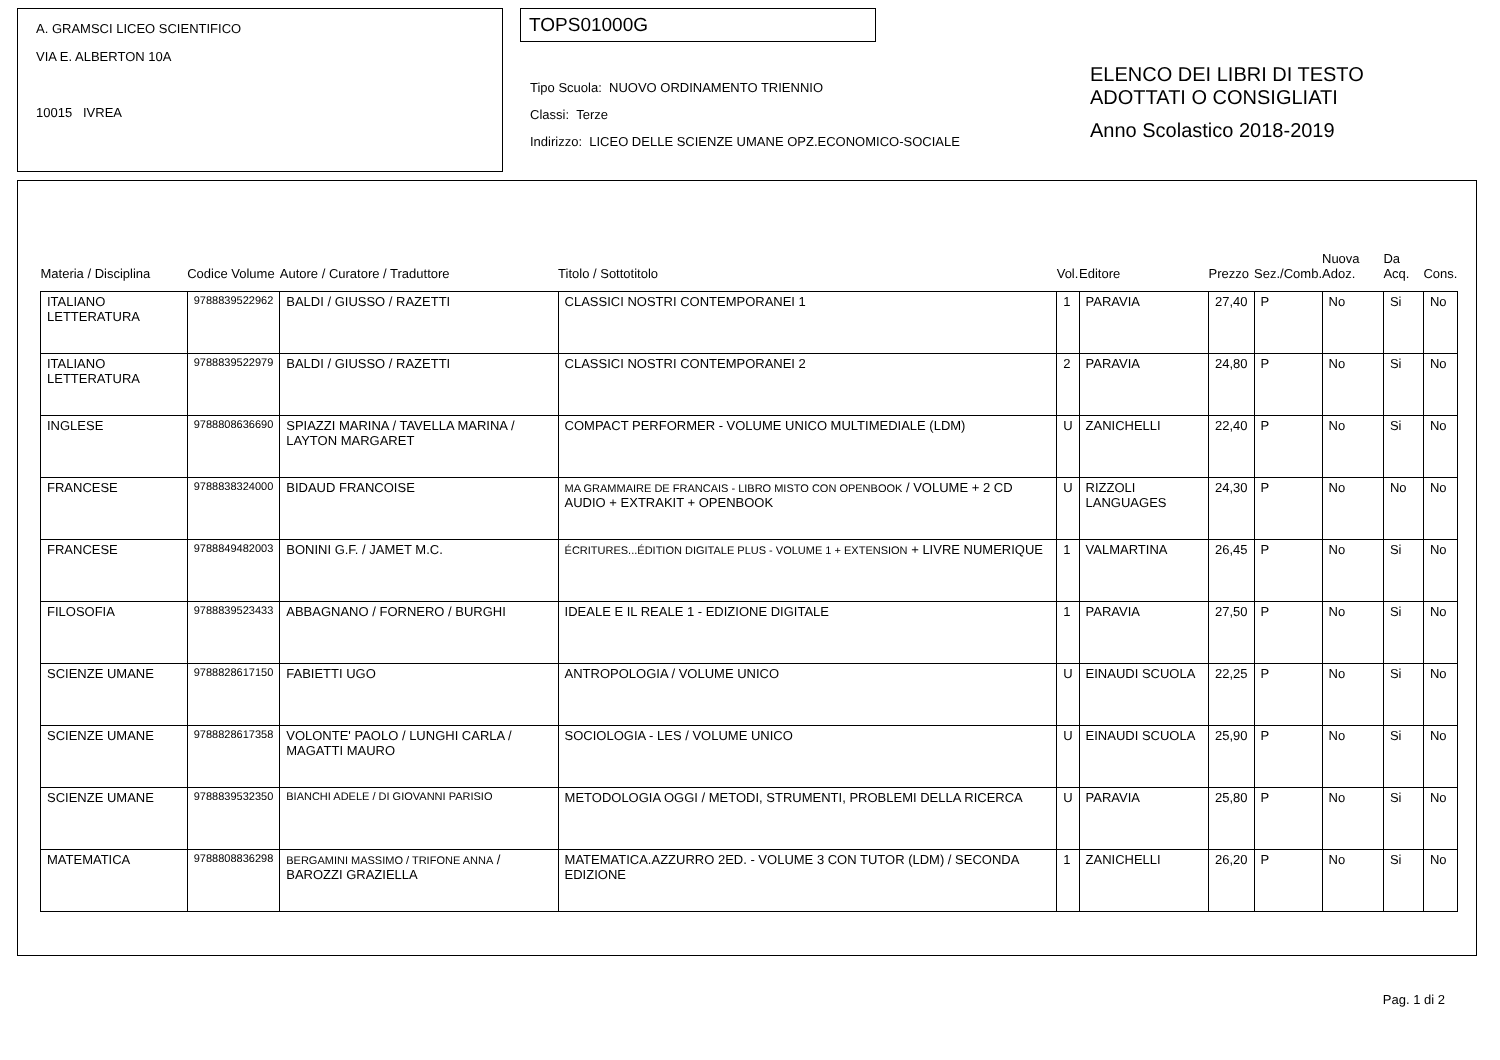A. GRAMSCI LICEO SCIENTIFICO
VIA E. ALBERTON 10A
10015 IVREA
TOPS01000G
Tipo Scuola: NUOVO ORDINAMENTO TRIENNIO
Classi: Terze
Indirizzo: LICEO DELLE SCIENZE UMANE OPZ.ECONOMICO-SOCIALE
ELENCO DEI LIBRI DI TESTO
ADOTTATI O CONSIGLIATI
Anno Scolastico 2018-2019
| Materia / Disciplina | Codice Volume | Autore / Curatore / Traduttore | Titolo / Sottotitolo | Vol. | Editore | Prezzo | Sez./Comb. | Nuova Adoz. | Da Acq. | Cons. |
| --- | --- | --- | --- | --- | --- | --- | --- | --- | --- | --- |
| ITALIANO LETTERATURA | 9788839522962 | BALDI / GIUSSO / RAZETTI | CLASSICI NOSTRI CONTEMPORANEI 1 | 1 | PARAVIA | 27,40 | P | No | Si | No |
| ITALIANO LETTERATURA | 9788839522979 | BALDI / GIUSSO / RAZETTI | CLASSICI NOSTRI CONTEMPORANEI 2 | 2 | PARAVIA | 24,80 | P | No | Si | No |
| INGLESE | 9788808636690 | SPIAZZI MARINA / TAVELLA MARINA / LAYTON MARGARET | COMPACT PERFORMER - VOLUME UNICO MULTIMEDIALE (LDM) | U | ZANICHELLI | 22,40 | P | No | Si | No |
| FRANCESE | 9788838324000 | BIDAUD FRANCOISE | MA GRAMMAIRE DE FRANCAIS - LIBRO MISTO CON OPENBOOK / VOLUME + 2 CD AUDIO + EXTRAKIT + OPENBOOK | U | RIZZOLI LANGUAGES | 24,30 | P | No | No | No |
| FRANCESE | 9788849482003 | BONINI G.F. / JAMET M.C. | ÉCRITURES...ÉDITION DIGITALE PLUS - VOLUME 1 + EXTENSION + LIVRE NUMERIQUE | 1 | VALMARTINA | 26,45 | P | No | Si | No |
| FILOSOFIA | 9788839523433 | ABBAGNANO / FORNERO / BURGHI | IDEALE E IL REALE 1 - EDIZIONE DIGITALE | 1 | PARAVIA | 27,50 | P | No | Si | No |
| SCIENZE UMANE | 9788828617150 | FABIETTI UGO | ANTROPOLOGIA / VOLUME UNICO | U | EINAUDI SCUOLA | 22,25 | P | No | Si | No |
| SCIENZE UMANE | 9788828617358 | VOLONTE' PAOLO / LUNGHI CARLA / MAGATTI MAURO | SOCIOLOGIA - LES / VOLUME UNICO | U | EINAUDI SCUOLA | 25,90 | P | No | Si | No |
| SCIENZE UMANE | 9788839532350 | BIANCHI ADELE / DI GIOVANNI PARISIO | METODOLOGIA OGGI / METODI, STRUMENTI, PROBLEMI DELLA RICERCA | U | PARAVIA | 25,80 | P | No | Si | No |
| MATEMATICA | 9788808836298 | BERGAMINI MASSIMO / TRIFONE ANNA / BAROZZI GRAZIELLA | MATEMATICA.AZZURRO 2ED. - VOLUME 3 CON TUTOR (LDM) / SECONDA EDIZIONE | 1 | ZANICHELLI | 26,20 | P | No | Si | No |
Pag. 1 di 2